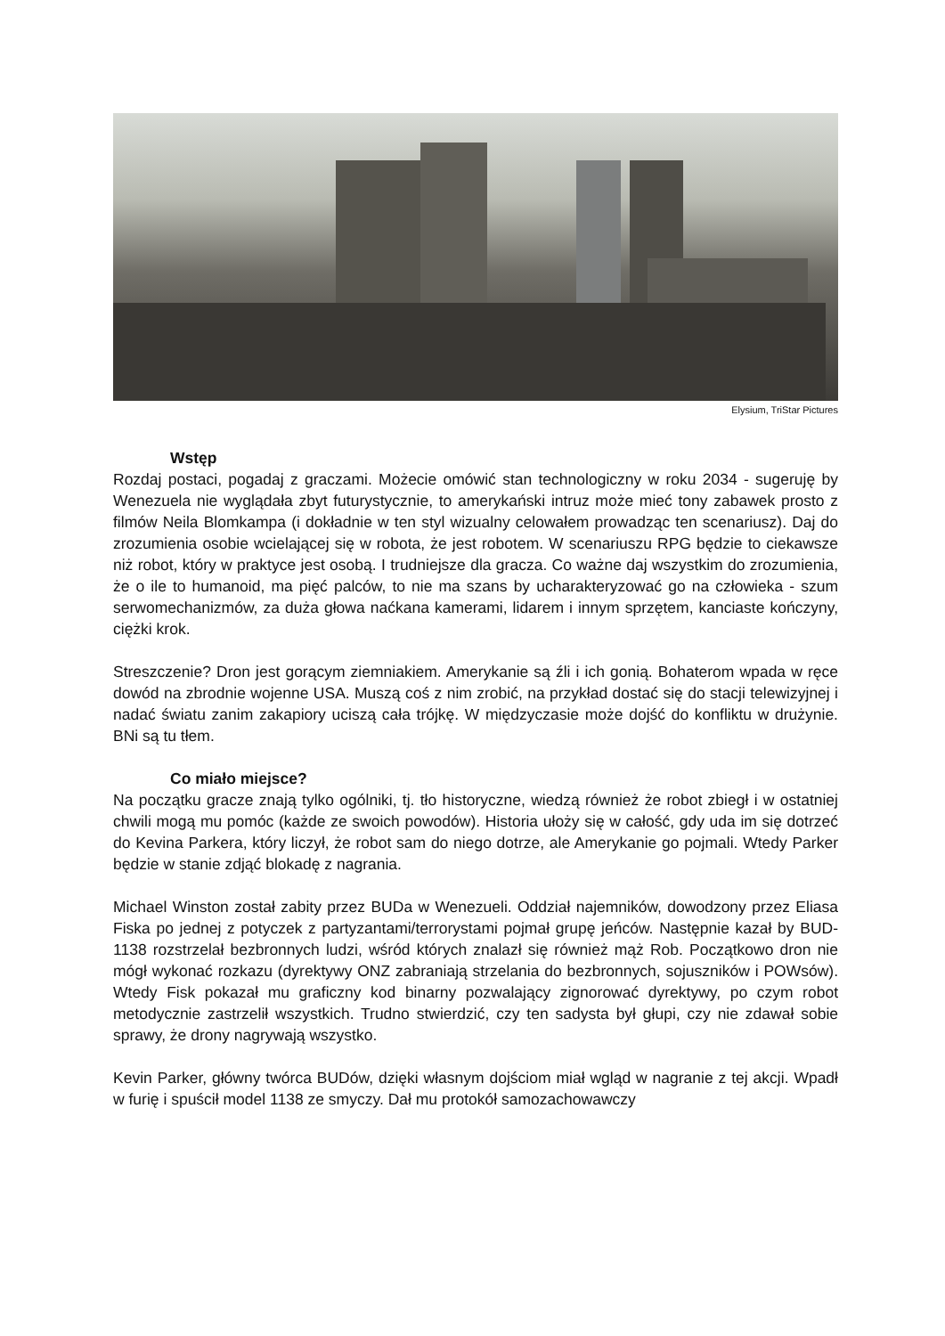Elysium, TriStar Pictures
Wstęp
Rozdaj postaci, pogadaj z graczami. Możecie omówić stan technologiczny w roku 2034 - sugeruję by Wenezuela nie wyglądała zbyt futurystycznie, to amerykański intruz może mieć tony zabawek prosto z filmów Neila Blomkampa (i dokładnie w ten styl wizualny celowałem prowadząc ten scenariusz). Daj do zrozumienia osobie wcielającej się w robota, że jest robotem. W scenariuszu RPG będzie to ciekawsze niż robot, który w praktyce jest osobą. I trudniejsze dla gracza. Co ważne daj wszystkim do zrozumienia, że o ile to humanoid, ma pięć palców, to nie ma szans by ucharakteryzować go na człowieka - szum serwomechanizmów, za duża głowa naćkana kamerami, lidarem i innym sprzętem, kanciaste kończyny, ciężki krok.
Streszczenie? Dron jest gorącym ziemniakiem. Amerykanie są źli i ich gonią. Bohaterom wpada w ręce dowód na zbrodnie wojenne USA. Muszą coś z nim zrobić, na przykład dostać się do stacji telewizyjnej i nadać światu zanim zakapiory uciszą cała trójkę. W międzyczasie może dojść do konfliktu w drużynie. BNi są tu tłem.
Co miało miejsce?
Na początku gracze znają tylko ogólniki, tj. tło historyczne, wiedzą również że robot zbiegł i w ostatniej chwili mogą mu pomóc (każde ze swoich powodów). Historia ułoży się w całość, gdy uda im się dotrzeć do Kevina Parkera, który liczył, że robot sam do niego dotrze, ale Amerykanie go pojmali. Wtedy Parker będzie w stanie zdjąć blokadę z nagrania.
Michael Winston został zabity przez BUDa w Wenezueli. Oddział najemników, dowodzony przez Eliasa Fiska po jednej z potyczek z partyzantami/terrorystami pojmał grupę jeńców. Następnie kazał by BUD-1138 rozstrzelał bezbronnych ludzi, wśród których znalazł się również mąż Rob. Początkowo dron nie mógł wykonać rozkazu (dyrektywy ONZ zabraniają strzelania do bezbronnych, sojuszników i POWsów). Wtedy Fisk pokazał mu graficzny kod binarny pozwalający zignorować dyrektywy, po czym robot metodycznie zastrzelił wszystkich. Trudno stwierdzić, czy ten sadysta był głupi, czy nie zdawał sobie sprawy, że drony nagrywają wszystko.
Kevin Parker, główny twórca BUDów, dzięki własnym dojściom miał wgląd w nagranie z tej akcji. Wpadł w furię i spuścił model 1138 ze smyczy. Dał mu protokół samozachowawczy